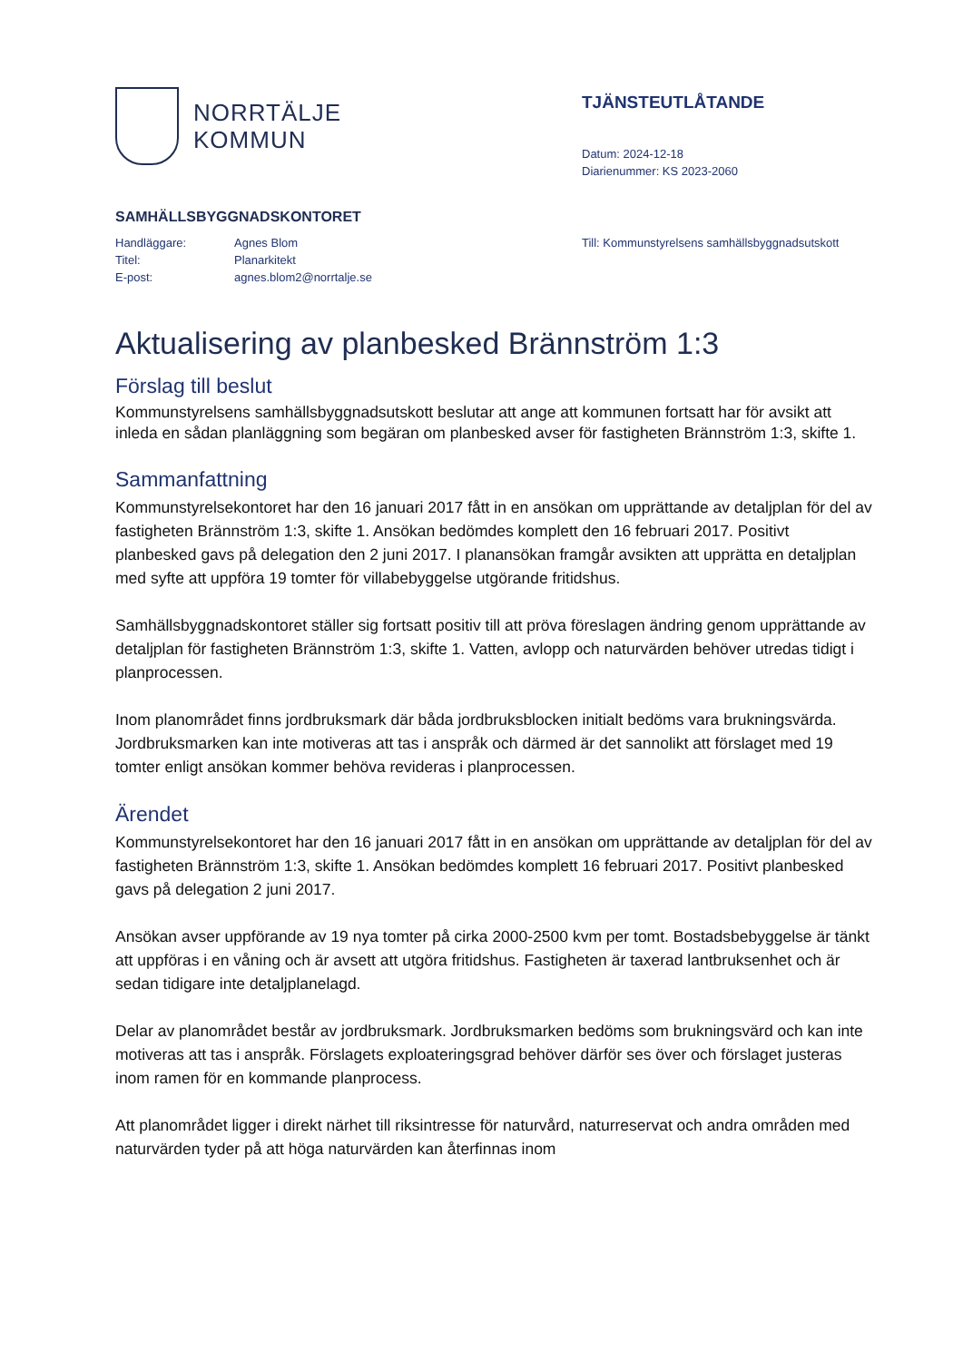NORRTÄLJE
KOMMUN
TJÄNSTEUTLÅTANDE
Datum: 2024-12-18
Diarienummer: KS 2023-2060
SAMHÄLLSBYGGNADSKONTORET
| Handläggare: | Agnes Blom |
| Titel: | Planarkitekt |
| E-post: | agnes.blom2@norrtalje.se |
Till: Kommunstyrelsens samhällsbyggnadsutskott
Aktualisering av planbesked Brännström 1:3
Förslag till beslut
Kommunstyrelsens samhällsbyggnadsutskott beslutar att ange att kommunen fortsatt har för avsikt att inleda en sådan planläggning som begäran om planbesked avser för fastigheten Brännström 1:3, skifte 1.
Sammanfattning
Kommunstyrelsekontoret har den 16 januari 2017 fått in en ansökan om upprättande av detaljplan för del av fastigheten Brännström 1:3, skifte 1. Ansökan bedömdes komplett den 16 februari 2017. Positivt planbesked gavs på delegation den 2 juni 2017. I planansökan framgår avsikten att upprätta en detaljplan med syfte att uppföra 19 tomter för villabebyggelse utgörande fritidshus.
Samhällsbyggnadskontoret ställer sig fortsatt positiv till att pröva föreslagen ändring genom upprättande av detaljplan för fastigheten Brännström 1:3, skifte 1. Vatten, avlopp och naturvärden behöver utredas tidigt i planprocessen.
Inom planområdet finns jordbruksmark där båda jordbruksblocken initialt bedöms vara brukningsvärda. Jordbruksmarken kan inte motiveras att tas i anspråk och därmed är det sannolikt att förslaget med 19 tomter enligt ansökan kommer behöva revideras i planprocessen.
Ärendet
Kommunstyrelsekontoret har den 16 januari 2017 fått in en ansökan om upprättande av detaljplan för del av fastigheten Brännström 1:3, skifte 1. Ansökan bedömdes komplett 16 februari 2017. Positivt planbesked gavs på delegation 2 juni 2017.
Ansökan avser uppförande av 19 nya tomter på cirka 2000-2500 kvm per tomt. Bostadsbebyggelse är tänkt att uppföras i en våning och är avsett att utgöra fritidshus. Fastigheten är taxerad lantbruksenhet och är sedan tidigare inte detaljplanelagd.
Delar av planområdet består av jordbruksmark. Jordbruksmarken bedöms som brukningsvärd och kan inte motiveras att tas i anspråk. Förslagets exploateringsgrad behöver därför ses över och förslaget justeras inom ramen för en kommande planprocess.
Att planområdet ligger i direkt närhet till riksintresse för naturvård, naturreservat och andra områden med naturvärden tyder på att höga naturvärden kan återfinnas inom